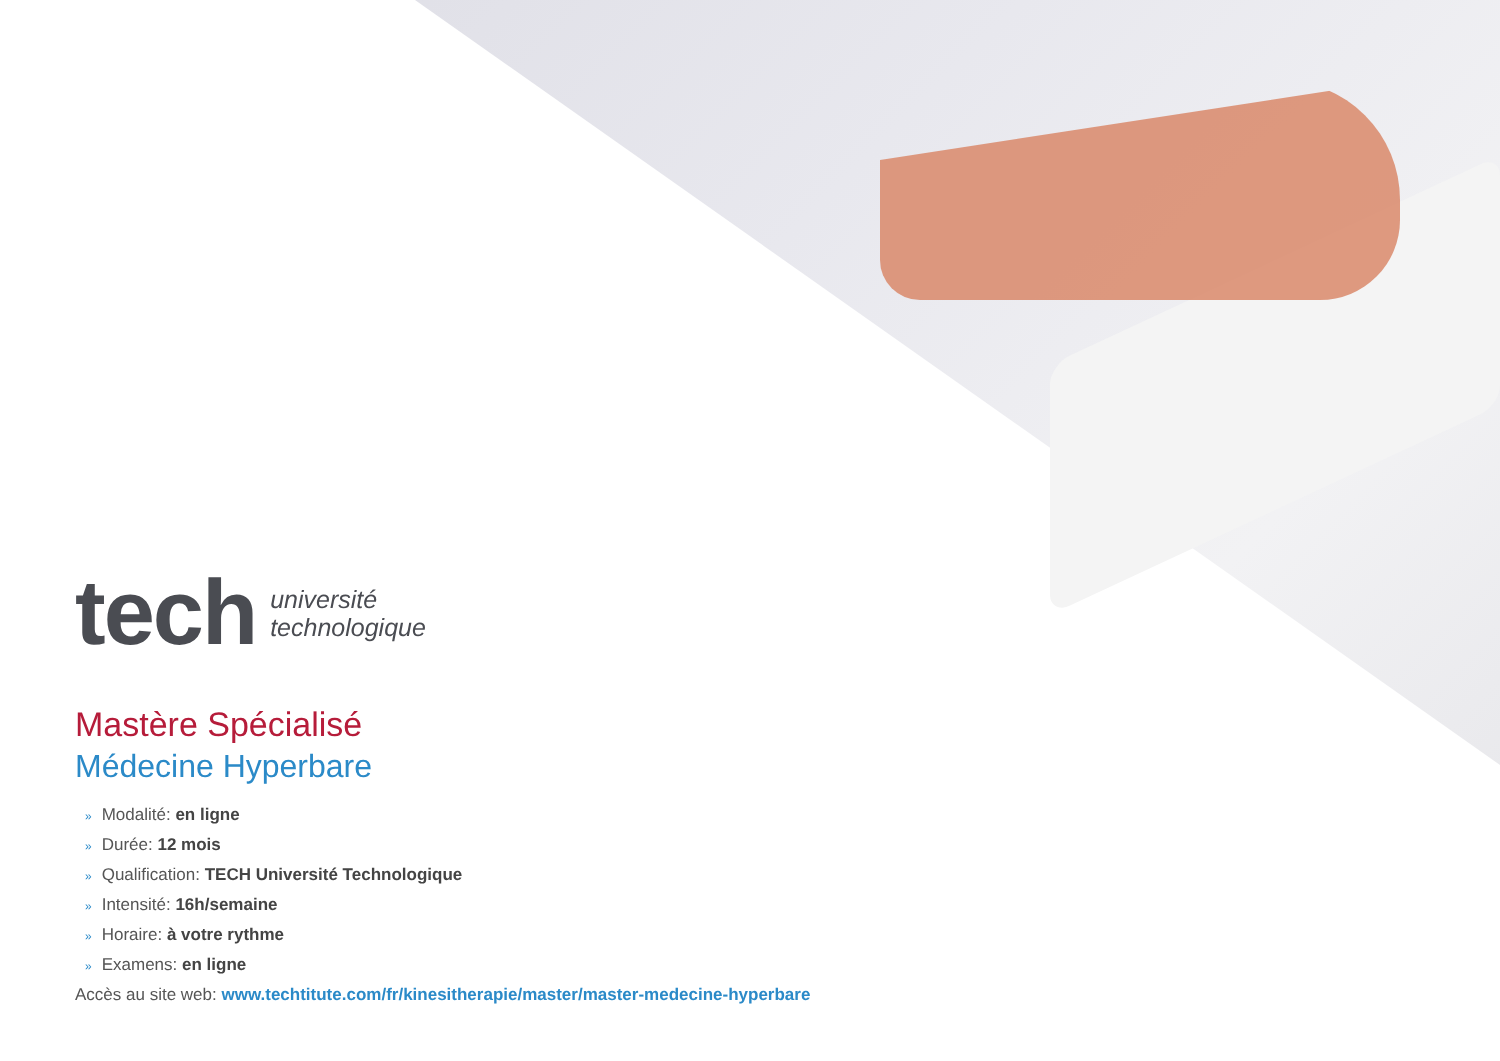tech
université
technologique
Mastère Spécialisé
Médecine Hyperbare
» Modalité: en ligne
» Durée: 12 mois
» Qualification: TECH Université Technologique
» Intensité: 16h/semaine
» Horaire: à votre rythme
» Examens: en ligne
Accès au site web: www.techtitute.com/fr/kinesitherapie/master/master-medecine-hyperbare